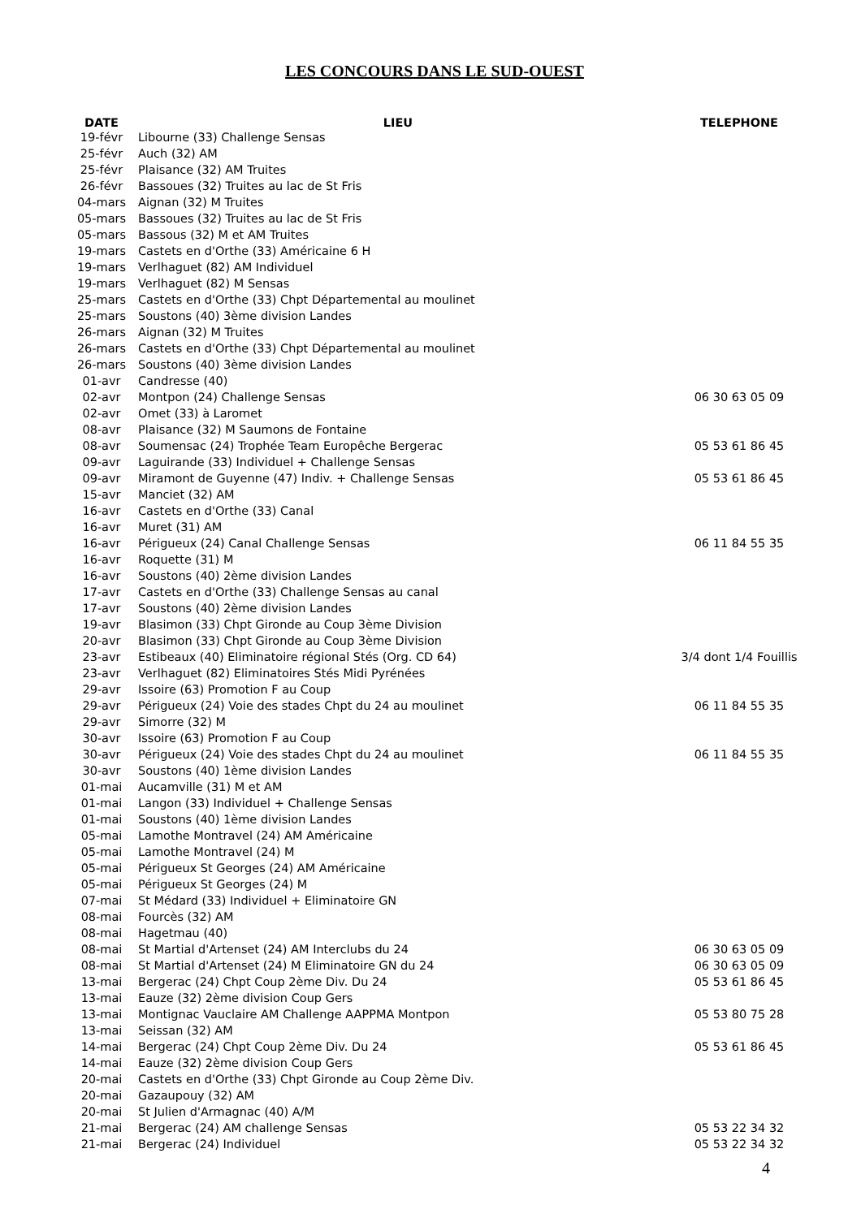LES CONCOURS DANS LE SUD-OUEST
| DATE | LIEU | TELEPHONE |
| --- | --- | --- |
| 19-févr | Libourne (33) Challenge Sensas | |
| 25-févr | Auch (32) AM | |
| 25-févr | Plaisance (32) AM Truites | |
| 26-févr | Bassoues (32) Truites au lac de St Fris | |
| 04-mars | Aignan (32) M Truites | |
| 05-mars | Bassoues (32) Truites au lac de St Fris | |
| 05-mars | Bassous (32) M et AM Truites | |
| 19-mars | Castets en d'Orthe (33) Américaine 6 H | |
| 19-mars | Verlhaguet (82) AM Individuel | |
| 19-mars | Verlhaguet (82) M Sensas | |
| 25-mars | Castets en d'Orthe (33) Chpt Départemental au moulinet | |
| 25-mars | Soustons (40) 3ème division Landes | |
| 26-mars | Aignan (32) M Truites | |
| 26-mars | Castets en d'Orthe (33) Chpt Départemental au moulinet | |
| 26-mars | Soustons (40) 3ème division Landes | |
| 01-avr | Candresse (40) | |
| 02-avr | Montpon (24) Challenge Sensas | 06 30 63 05 09 |
| 02-avr | Omet (33) à Laromet | |
| 08-avr | Plaisance (32) M Saumons de Fontaine | |
| 08-avr | Soumensac (24) Trophée Team Europêche Bergerac | 05 53 61 86 45 |
| 09-avr | Laguirande (33) Individuel + Challenge Sensas | |
| 09-avr | Miramont de Guyenne (47) Indiv. + Challenge Sensas | 05 53 61 86 45 |
| 15-avr | Manciet (32) AM | |
| 16-avr | Castets en d'Orthe (33) Canal | |
| 16-avr | Muret (31) AM | |
| 16-avr | Périgueux (24) Canal Challenge Sensas | 06 11 84 55 35 |
| 16-avr | Roquette (31) M | |
| 16-avr | Soustons (40) 2ème division Landes | |
| 17-avr | Castets en d'Orthe (33) Challenge Sensas au canal | |
| 17-avr | Soustons (40) 2ème division Landes | |
| 19-avr | Blasimon (33) Chpt Gironde au Coup 3ème Division | |
| 20-avr | Blasimon (33) Chpt Gironde au Coup 3ème Division | |
| 23-avr | Estibeaux (40) Eliminatoire régional Stés (Org. CD 64) | 3/4 dont 1/4 Fouillis |
| 23-avr | Verlhaguet (82) Eliminatoires Stés Midi Pyrénées | |
| 29-avr | Issoire (63) Promotion F au Coup | |
| 29-avr | Périgueux (24) Voie des stades Chpt du 24 au moulinet | 06 11 84 55 35 |
| 29-avr | Simorre (32) M | |
| 30-avr | Issoire (63) Promotion F au Coup | |
| 30-avr | Périgueux (24) Voie des stades Chpt du 24 au moulinet | 06 11 84 55 35 |
| 30-avr | Soustons (40) 1ème division Landes | |
| 01-mai | Aucamville (31) M et AM | |
| 01-mai | Langon (33) Individuel + Challenge Sensas | |
| 01-mai | Soustons (40) 1ème division Landes | |
| 05-mai | Lamothe Montravel (24) AM Américaine | |
| 05-mai | Lamothe Montravel (24) M | |
| 05-mai | Périgueux St Georges (24) AM Américaine | |
| 05-mai | Périgueux St Georges (24) M | |
| 07-mai | St Médard (33) Individuel + Eliminatoire GN | |
| 08-mai | Fourcès (32) AM | |
| 08-mai | Hagetmau (40) | |
| 08-mai | St Martial d'Artenset (24) AM Interclubs du 24 | 06 30 63 05 09 |
| 08-mai | St Martial d'Artenset (24) M Eliminatoire GN du 24 | 06 30 63 05 09 |
| 13-mai | Bergerac (24) Chpt Coup 2ème Div. Du 24 | 05 53 61 86 45 |
| 13-mai | Eauze (32) 2ème division Coup Gers | |
| 13-mai | Montignac Vauclaire AM Challenge AAPPMA Montpon | 05 53 80 75 28 |
| 13-mai | Seissan (32) AM | |
| 14-mai | Bergerac (24) Chpt Coup 2ème Div. Du 24 | 05 53 61 86 45 |
| 14-mai | Eauze (32) 2ème division Coup Gers | |
| 20-mai | Castets en d'Orthe (33) Chpt Gironde au Coup 2ème Div. | |
| 20-mai | Gazaupouy (32) AM | |
| 20-mai | St Julien d'Armagnac (40) A/M | |
| 21-mai | Bergerac (24) AM challenge Sensas | 05 53 22 34 32 |
| 21-mai | Bergerac (24) Individuel | 05 53 22 34 32 |
4